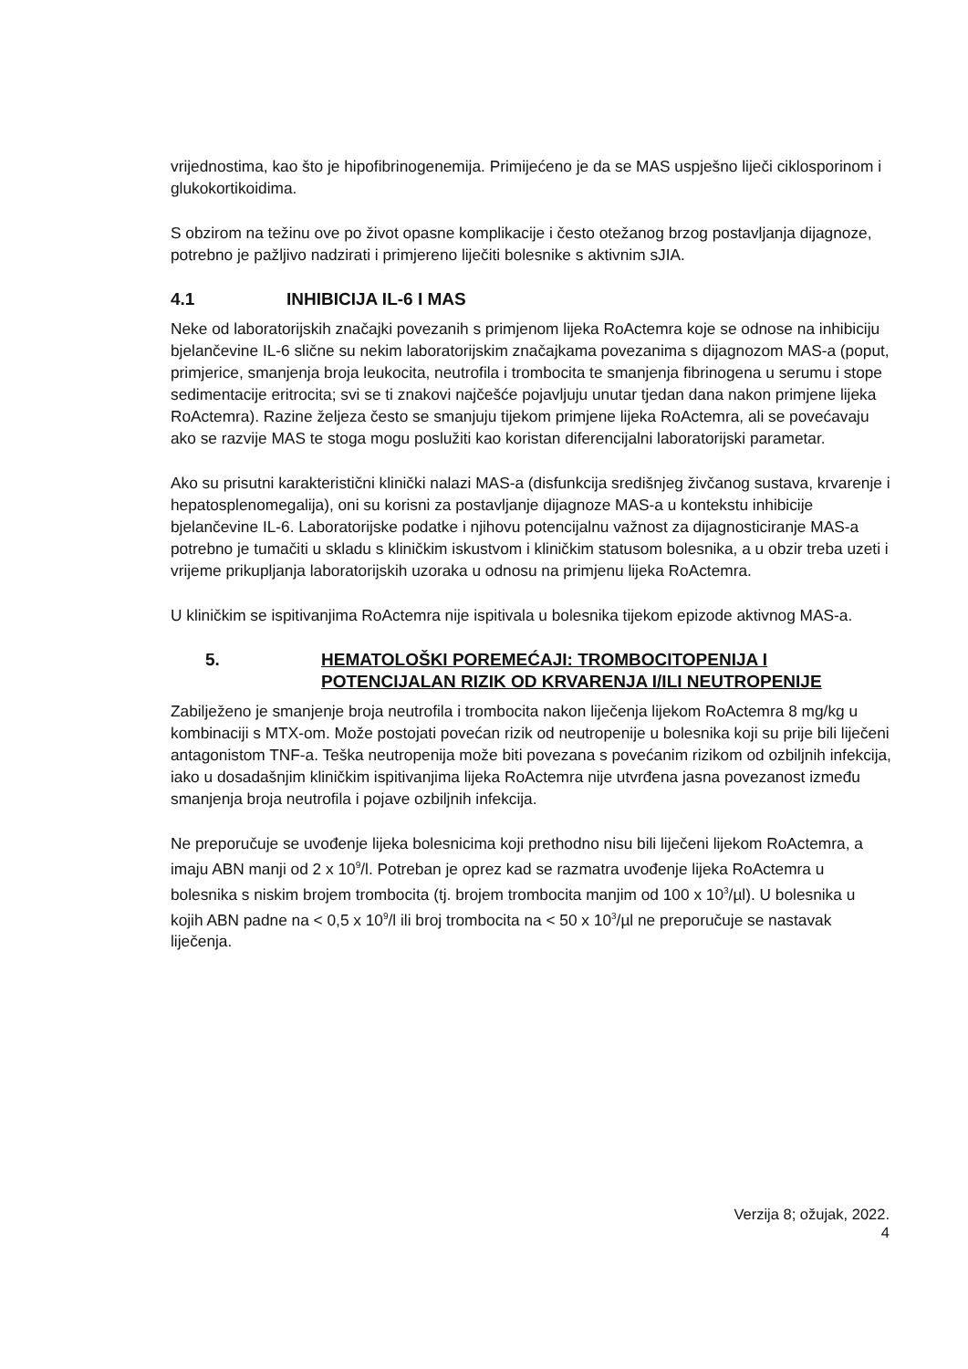vrijednostima, kao što je hipofibrinogenemija. Primijećeno je da se MAS uspješno liječi ciklosporinom i glukokortikoidima.
S obzirom na težinu ove po život opasne komplikacije i često otežanog brzog postavljanja dijagnoze, potrebno je pažljivo nadzirati i primjereno liječiti bolesnike s aktivnim sJIA.
4.1 INHIBICIJA IL-6 I MAS
Neke od laboratorijskih značajki povezanih s primjenom lijeka RoActemra koje se odnose na inhibiciju bjelančevine IL-6 slične su nekim laboratorijskim značajkama povezanima s dijagnozom MAS-a (poput, primjerice, smanjenja broja leukocita, neutrofila i trombocita te smanjenja fibrinogena u serumu i stope sedimentacije eritrocita; svi se ti znakovi najčešće pojavljuju unutar tjedan dana nakon primjene lijeka RoActemra). Razine željeza često se smanjuju tijekom primjene lijeka RoActemra, ali se povećavaju ako se razvije MAS te stoga mogu poslužiti kao koristan diferencijalni laboratorijski parametar.
Ako su prisutni karakteristični klinički nalazi MAS-a (disfunkcija središnjeg živčanog sustava, krvarenje i hepatosplenomegalija), oni su korisni za postavljanje dijagnoze MAS-a u kontekstu inhibicije bjelančevine IL-6. Laboratorijske podatke i njihovu potencijalnu važnost za dijagnosticiranje MAS-a potrebno je tumačiti u skladu s kliničkim iskustvom i kliničkim statusom bolesnika, a u obzir treba uzeti i vrijeme prikupljanja laboratorijskih uzoraka u odnosu na primjenu lijeka RoActemra.
U kliničkim se ispitivanjima RoActemra nije ispitivala u bolesnika tijekom epizode aktivnog MAS-a.
5. HEMATOLOŠKI POREMEĆAJI: TROMBOCITOPENIJA I POTENCIJALAN RIZIK OD KRVARENJA I/ILI NEUTROPENIJE
Zabilježeno je smanjenje broja neutrofila i trombocita nakon liječenja lijekom RoActemra 8 mg/kg u kombinaciji s MTX-om. Može postojati povećan rizik od neutropenije u bolesnika koji su prije bili liječeni antagonistom TNF-a. Teška neutropenija može biti povezana s povećanim rizikom od ozbiljnih infekcija, iako u dosadašnjim kliničkim ispitivanjima lijeka RoActemra nije utvrđena jasna povezanost između smanjenja broja neutrofila i pojave ozbiljnih infekcija.
Ne preporučuje se uvođenje lijeka bolesnicima koji prethodno nisu bili liječeni lijekom RoActemra, a imaju ABN manji od 2 x 10<sup>9</sup>/l. Potreban je oprez kad se razmatra uvođenje lijeka RoActemra u bolesnika s niskim brojem trombocita (tj. brojem trombocita manjim od 100 x 10<sup>3</sup>/µl). U bolesnika u kojih ABN padne na < 0,5 x 10<sup>9</sup>/l ili broj trombocita na < 50 x 10<sup>3</sup>/µl ne preporučuje se nastavak liječenja.
Verzija 8; ožujak, 2022.
4